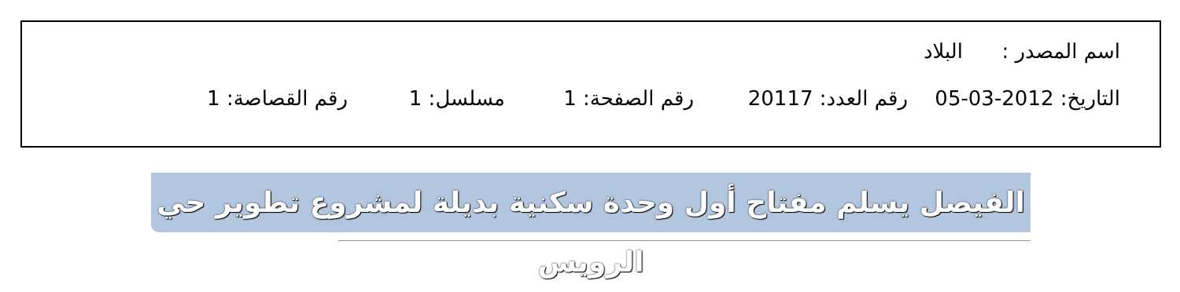اسم المصدر : البلاد
التاريخ: 2012-03-05 رقم العدد: 20117 رقم الصفحة: 1 مسلسل: 1 رقم القصاصة: 1
الفيصل يسلم مفتاح أول وحدة سكنية بديلة لمشروع تطوير حي الرويس